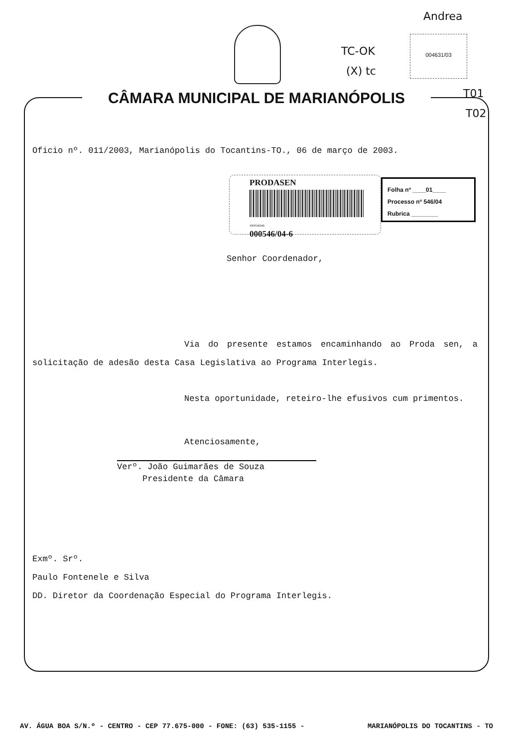Andrea
TC-OK
(X) tc
004631/03
T01
T02
CÂMARA MUNICIPAL DE MARIANÓPOLIS
Oficio nº. 011/2003, Marianópolis do Tocantins-TO., 06 de março de 2003.
PRODASEN
3000546046
000546/04-6
Folha nº ____01____
Processo nº 546/04
Rubrica ________
Senhor Coordenador,
Via do presente estamos encaminhando ao Proda sen, a solicitação de adesão desta Casa Legislativa ao Programa Interlegis.
Nesta oportunidade, reteiro-lhe efusivos cum primentos.
Atenciosamente,
Verº. João Guimarães de Souza
Presidente da Câmara
Exmº. Srº.
Paulo Fontenele e Silva
DD. Diretor da Coordenação Especial do Programa Interlegis.
AV. ÁGUA BOA S/N.º - CENTRO - CEP 77.675-000 - FONE: (63) 535-1155 - MARIANÓPOLIS DO TOCANTINS - TO